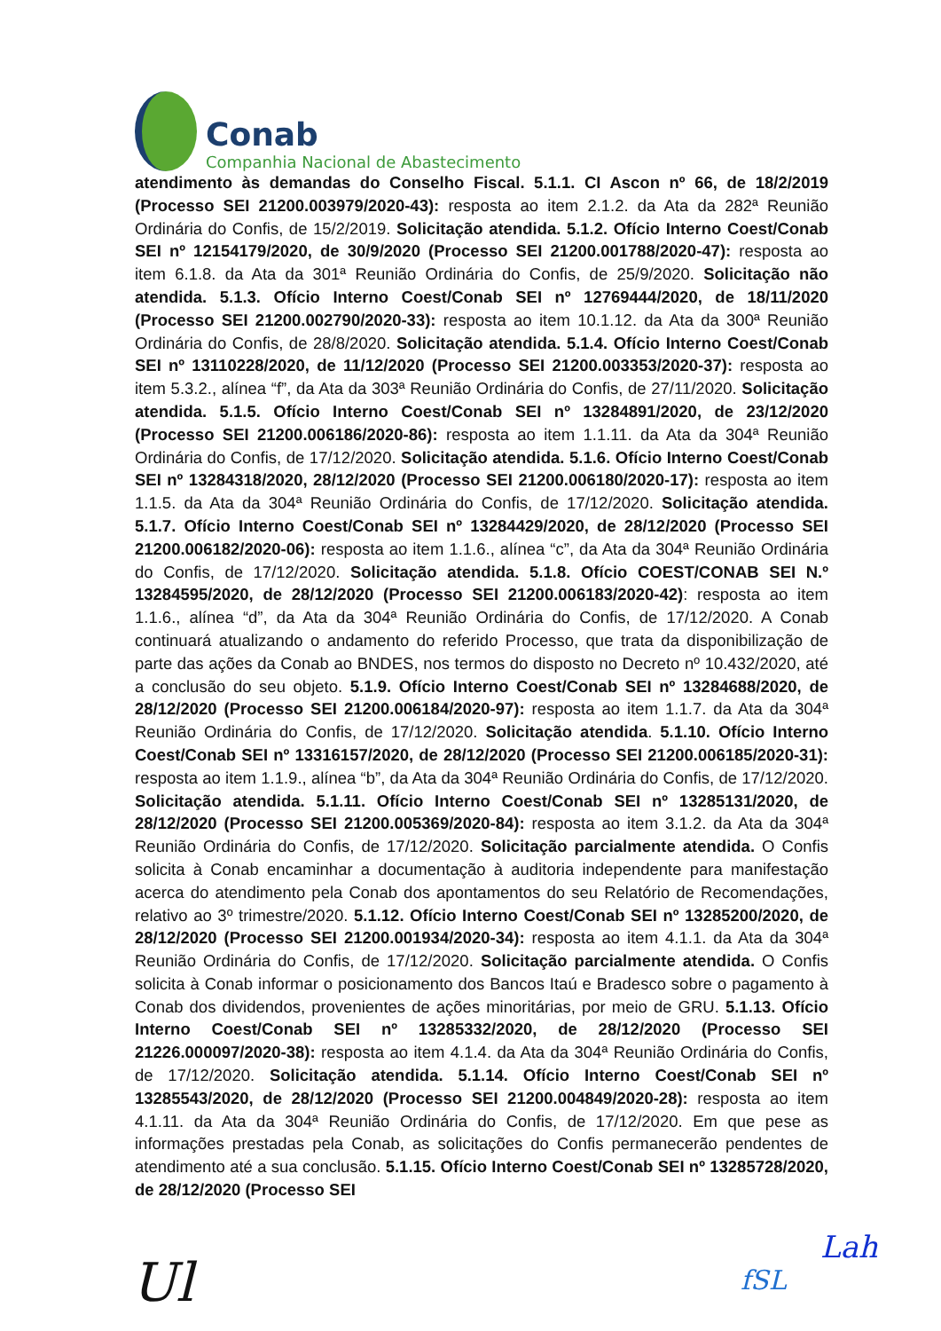Conab
Companhia Nacional de Abastecimento
atendimento às demandas do Conselho Fiscal. 5.1.1. CI Ascon nº 66, de 18/2/2019 (Processo SEI 21200.003979/2020-43): resposta ao item 2.1.2. da Ata da 282ª Reunião Ordinária do Confis, de 15/2/2019. Solicitação atendida. 5.1.2. Ofício Interno Coest/Conab SEI nº 12154179/2020, de 30/9/2020 (Processo SEI 21200.001788/2020-47): resposta ao item 6.1.8. da Ata da 301ª Reunião Ordinária do Confis, de 25/9/2020. Solicitação não atendida. 5.1.3. Ofício Interno Coest/Conab SEI nº 12769444/2020, de 18/11/2020 (Processo SEI 21200.002790/2020-33): resposta ao item 10.1.12. da Ata da 300ª Reunião Ordinária do Confis, de 28/8/2020. Solicitação atendida. 5.1.4. Ofício Interno Coest/Conab SEI nº 13110228/2020, de 11/12/2020 (Processo SEI 21200.003353/2020-37): resposta ao item 5.3.2., alínea “f”, da Ata da 303ª Reunião Ordinária do Confis, de 27/11/2020. Solicitação atendida. 5.1.5. Ofício Interno Coest/Conab SEI nº 13284891/2020, de 23/12/2020 (Processo SEI 21200.006186/2020-86): resposta ao item 1.1.11. da Ata da 304ª Reunião Ordinária do Confis, de 17/12/2020. Solicitação atendida. 5.1.6. Ofício Interno Coest/Conab SEI nº 13284318/2020, 28/12/2020 (Processo SEI 21200.006180/2020-17): resposta ao item 1.1.5. da Ata da 304ª Reunião Ordinária do Confis, de 17/12/2020. Solicitação atendida. 5.1.7. Ofício Interno Coest/Conab SEI nº 13284429/2020, de 28/12/2020 (Processo SEI 21200.006182/2020-06): resposta ao item 1.1.6., alínea “c”, da Ata da 304ª Reunião Ordinária do Confis, de 17/12/2020. Solicitação atendida. 5.1.8. Ofício COEST/CONAB SEI N.º 13284595/2020, de 28/12/2020 (Processo SEI 21200.006183/2020-42): resposta ao item 1.1.6., alínea “d”, da Ata da 304ª Reunião Ordinária do Confis, de 17/12/2020. A Conab continuará atualizando o andamento do referido Processo, que trata da disponibilização de parte das ações da Conab ao BNDES, nos termos do disposto no Decreto nº 10.432/2020, até a conclusão do seu objeto. 5.1.9. Ofício Interno Coest/Conab SEI nº 13284688/2020, de 28/12/2020 (Processo SEI 21200.006184/2020-97): resposta ao item 1.1.7. da Ata da 304ª Reunião Ordinária do Confis, de 17/12/2020. Solicitação atendida. 5.1.10. Ofício Interno Coest/Conab SEI nº 13316157/2020, de 28/12/2020 (Processo SEI 21200.006185/2020-31): resposta ao item 1.1.9., alínea “b”, da Ata da 304ª Reunião Ordinária do Confis, de 17/12/2020. Solicitação atendida. 5.1.11. Ofício Interno Coest/Conab SEI nº 13285131/2020, de 28/12/2020 (Processo SEI 21200.005369/2020-84): resposta ao item 3.1.2. da Ata da 304ª Reunião Ordinária do Confis, de 17/12/2020. Solicitação parcialmente atendida. O Confis solicita à Conab encaminhar a documentação à auditoria independente para manifestação acerca do atendimento pela Conab dos apontamentos do seu Relatório de Recomendações, relativo ao 3º trimestre/2020. 5.1.12. Ofício Interno Coest/Conab SEI nº 13285200/2020, de 28/12/2020 (Processo SEI 21200.001934/2020-34): resposta ao item 4.1.1. da Ata da 304ª Reunião Ordinária do Confis, de 17/12/2020. Solicitação parcialmente atendida. O Confis solicita à Conab informar o posicionamento dos Bancos Itaú e Bradesco sobre o pagamento à Conab dos dividendos, provenientes de ações minoritárias, por meio de GRU. 5.1.13. Ofício Interno Coest/Conab SEI nº 13285332/2020, de 28/12/2020 (Processo SEI 21226.000097/2020-38): resposta ao item 4.1.4. da Ata da 304ª Reunião Ordinária do Confis, de 17/12/2020. Solicitação atendida. 5.1.14. Ofício Interno Coest/Conab SEI nº 13285543/2020, de 28/12/2020 (Processo SEI 21200.004849/2020-28): resposta ao item 4.1.11. da Ata da 304ª Reunião Ordinária do Confis, de 17/12/2020. Em que pese as informações prestadas pela Conab, as solicitações do Confis permanecerão pendentes de atendimento até a sua conclusão. 5.1.15. Ofício Interno Coest/Conab SEI nº 13285728/2020, de 28/12/2020 (Processo SEI
Lah
Ul fSL